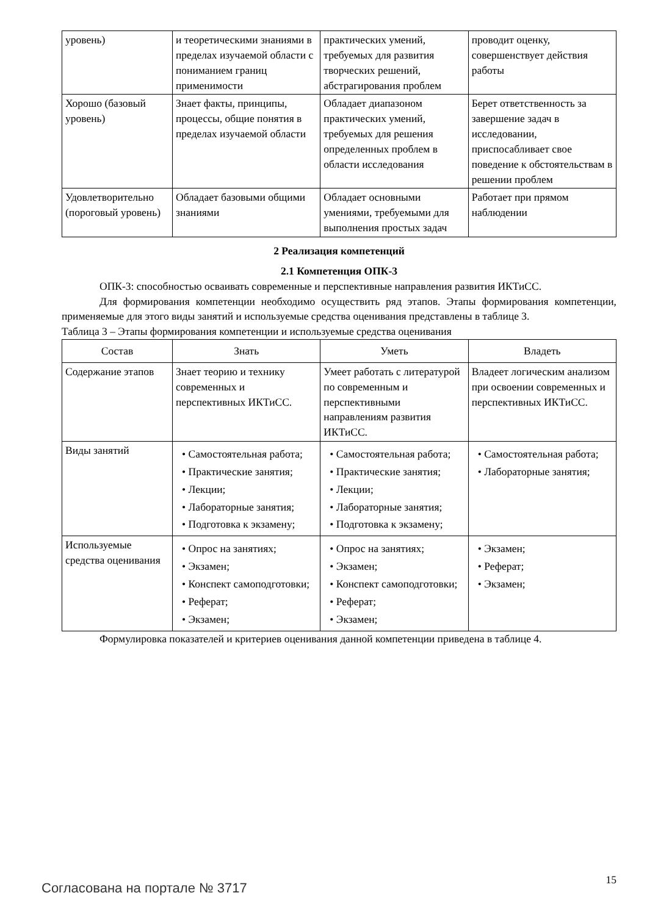| уровень) | и теоретическими знаниями в пределах изучаемой области с пониманием границ применимости | практических умений, требуемых для развития творческих решений, абстрагирования проблем | проводит оценку, совершенствует действия работы |
| Хорошо (базовый уровень) | Знает факты, принципы, процессы, общие понятия в пределах изучаемой области | Обладает диапазоном практических умений, требуемых для решения определенных проблем в области исследования | Берет ответственность за завершение задач в исследовании, приспосабливает свое поведение к обстоятельствам в решении проблем |
| Удовлетворительно (пороговый уровень) | Обладает базовыми общими знаниями | Обладает основными умениями, требуемыми для выполнения простых задач | Работает при прямом наблюдении |
2 Реализация компетенций
2.1 Компетенция ОПК-3
ОПК-3: способностью осваивать современные и перспективные направления развития ИКТиСС.
Для формирования компетенции необходимо осуществить ряд этапов. Этапы формирования компетенции, применяемые для этого виды занятий и используемые средства оценивания представлены в таблице 3.
Таблица 3 – Этапы формирования компетенции и используемые средства оценивания
| Состав | Знать | Уметь | Владеть |
| --- | --- | --- | --- |
| Содержание этапов | Знает теорию и технику современных и перспективных ИКТиСС. | Умеет работать с литературой по современным и перспективными направлениям развития ИКТиСС. | Владеет логическим анализом при освоении современных и перспективных ИКТиСС. |
| Виды занятий | • Самостоятельная работа; • Практические занятия; • Лекции; • Лабораторные занятия; • Подготовка к экзамену; | • Самостоятельная работа; • Практические занятия; • Лекции; • Лабораторные занятия; • Подготовка к экзамену; | • Самостоятельная работа; • Лабораторные занятия; |
| Используемые средства оценивания | • Опрос на занятиях; • Экзамен; • Конспект самоподготовки; • Реферат; • Экзамен; | • Опрос на занятиях; • Экзамен; • Конспект самоподготовки; • Реферат; • Экзамен; | • Экзамен; • Реферат; • Экзамен; |
Формулировка показателей и критериев оценивания данной компетенции приведена в таблице 4.
Согласована на портале № 3717 15